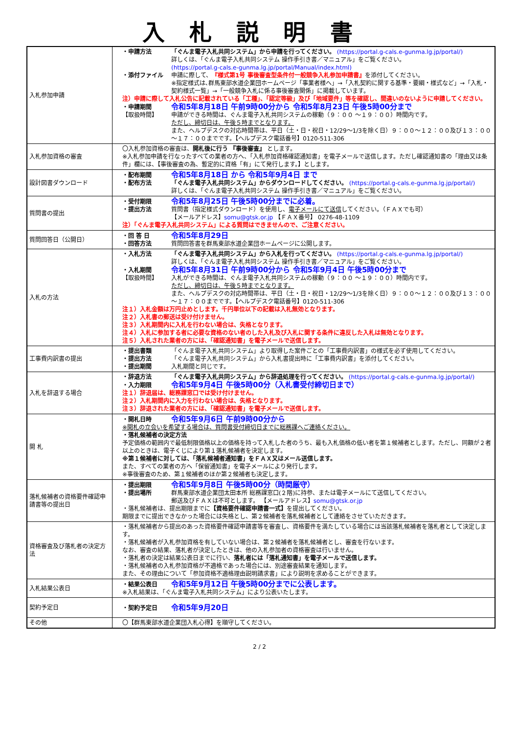入札説明書
| 入札参加申請 | ・申請方法 「ぐんま電子入札共同システム」から申請を行ってください。 (https://portal.g-cals.e-gunma.lg.jp/portal/) 詳しくは、「ぐんま電子入札共同システム 操作手引き書／マニュアル」をご覧ください。 (https://portal.g-cals.e-gunma.lg.jp/portal/Manual/index.html) ・添付ファイル 申請に際して、 『様式第1号 事後審査型条件付一般競争入札参加申請書』 を添付してください。 ※指定様式は､群馬東部水道企業団ホームページ「事業者様へ」→「入札契約に関する基準・要綱・様式など」→「入札・契約様式一覧」→「一般競争入札に係る事後審査関係」に掲載しています。 注）申請に際して入札公告に記載されている「工種」、「認定等級」及び「地域要件」等を確認し、間違いのないように申請してください。 ・申請期間 令和5年8月18日 午前9時00分から 令和5年8月23日 午後5時00分まで 【取扱時間】 申請ができる時間は、ぐんま電子入札共同システムの稼動（９：００ ～１９：００）時間内です。 ただし、締切日は、午後５時までとなります。 また、ヘルプデスクの対応時間帯は、平日（土・日・祝日・12/29～1/3を除く日）９：００～１２：００及び１３：００～１７：００までです。【ヘルプデスク電話番号】0120-511-306 |
| 入札参加資格の審査 | 〇入札参加資格の審査は、 開札後に行う 『事後審査』 とします。 ※入札参加申請を行なったすべての業者の方へ、「入札参加資格確認通知書」を電子メールで送信します。ただし確認通知書の「理由又は条件」欄には、【事後審査の為、暫定的に資格「有」にて発行します。】とします。 |
| 設計図書ダウンロード | ・配布期間 令和5年8月18日 から 令和5年9月4日 まで ・配布方法 「ぐんま電子入札共同システム」からダウンロードしてください。 (https://portal.g-cals.e-gunma.lg.jp/portal/) 詳しくは、「ぐんま電子入札共同システム 操作手引き書／マニュアル」をご覧ください。 |
| 質問書の提出 | ・受付期限 令和5年8月25日 午後5時00分までに必着。 ・提出方法 質問書（指定様式ダウンロード）を使用し、 電子メールにて送信 してください。（ＦＡＸでも可） 【メールアドレス】 somu@gtsk.or.jp 【ＦＡＸ番号】 0276-48-1109 注）「ぐんま電子入札共同システム」による質問はできませんので、ご注意ください。 |
| 質問回答日（公開日） | ・回 答 日 令和5年8月29日 ・回答方法 質問回答書を群馬東部水道企業団ホームページに公開します。 |
| 入札の方法 | ・入札方法 「ぐんま電子入札共同システム」から入札を行ってください。 (https://portal.g-cals.e-gunma.lg.jp/portal/) 詳しくは、「ぐんま電子入札共同システム 操作手引き書／マニュアル」をご覧ください。 ・入札期間 令和5年8月31日 午前9時00分から 令和5年9月4日 午後5時00分まで 【取扱時間】 入札ができる時間は、ぐんま電子入札共同システムの稼動（９：００ ～１９：００）時間内です。 ただし、締切日は、午後５時までとなります。 また、ヘルプデスクの対応時間帯は、平日（土・日・祝日・12/29～1/3を除く日）９：００～１２：００及び１３：００～１７：００までです。【ヘルプデスク電話番号】0120-511-306 注１）入札金額は万円止めとします。千円単位以下の記載は入札無効となります。 注２）入札書の郵送は受け付けません。 注３）入札期間内に入札を行わない場合は、失格となります。 注４）入札に参加する者に必要な資格のない者のした入札及び入札に関する条件に違反した入札は無効となります。 注５）入札された業者の方には、「確認通知書」を電子メールで送信します。 |
| 工事費内訳書の提出 | ・提出書類 「ぐんま電子入札共同システム」より取得した案件ごとの「工事費内訳書」の様式を必ず使用してください。 ・提出方法 「ぐんま電子入札共同システム」から入札書提出時に「工事費内訳書」を添付してください。 ・提出期間 入札期間と同じです。 |
| 入札を辞退する場合 | ・辞退方法 「ぐんま電子入札共同システム」から辞退処理を行ってください。 (https://portal.g-cals.e-gunma.lg.jp/portal/) ・入力期限 令和5年9月4日 午後5時00分（入札書受付締切日まで） 注１）辞退届は、総務課窓口では受け付けません。 注２）入札期間内に入力を行わない場合は、失格となります。 注３）辞退された業者の方には、「確認通知書」を電子メールで送信します。 |
| 開 札 | ・開札日時 令和5年9月6日 午前9時00分から ※開札の立会いを希望する場合は、質問書受付締切日までに総務課へご連絡ください。 ・落札候補者の決定方法 予定価格の範囲内で最低制限価格以上の価格を持って入札した者のうち、最も入札価格の低い者を第１候補者とします。ただし、同額が２者以上のときは、電子くじにより第１落札候補者を決定します。 ※第１候補者に対しては、「落札候補者通知書」をＦＡＸ又はメール送信します。 また、すべての業者の方へ「保留通知書」を電子メールにより発行します。 ※事後審査のため、第１候補者のほか第２候補者も決定します。 |
| 落札候補者の資格要件確認申請書等の提出日 | ・提出期限 令和5年9月8日 午後5時00分（時間厳守） ・提出場所 群馬東部水道企業団太田本所 総務課窓口(２階)に持参、または電子メールにて送信してください。 郵送及びＦＡＸは不可とします。 【メールアドレス】 somu@gtsk.or.jp ・落札候補者は、提出期限までに 【資格要件確認申請書一式】 を提出してください。 期限までに提出できなかった場合には失格とし、第２候補者を落札候補者として連絡をさせていただきます。 |
| 資格審査及び落札者の決定方法 | ・落札候補者から提出のあった資格要件確認申請書等を審査し、資格要件を満たしている場合には当該落札候補者を落札者として決定します。 ・落札候補者が入札参加資格を有していない場合は、第２候補者を落札候補者とし、審査を行ないます。 なお、審査の結果、落札者が決定したときは、他の入札参加者の資格審査は行いません。 ・落札者の決定は結果公表日までに行い、 落札者には「落札通知書」を電子メールで送信します。 ・落札候補者の入札参加資格が不適格であった場合には、別途審査結果を通知します。 また、その理由について「参加資格不適格理由説明請求書」により説明を求めることができます。 |
| 入札結果公表日 | ・結果公表日 令和5年9月12日 午後5時00分までに公表します。 ※入札結果は、「ぐんま電子入札共同システム」により公表いたします。 |
| 契約予定日 | ・契約予定日 令和5年9月20日 |
| その他 | 〇【群馬東部水道企業団入札心得】を順守してください。 |
2 / 2